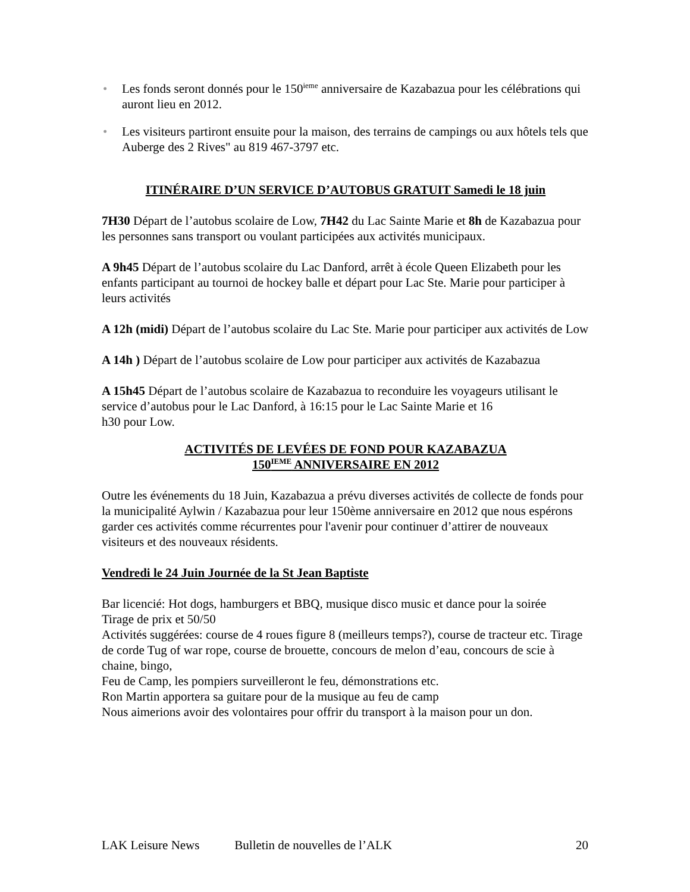• Les fonds seront donnés pour le 150<sup>ieme</sup> anniversaire de Kazabazua pour les célébrations qui auront lieu en 2012.
• Les visiteurs partiront ensuite pour la maison, des terrains de campings ou aux hôtels tels que Auberge des 2 Rives" au 819 467-3797 etc.
ITINÉRAIRE D’UN SERVICE D’AUTOBUS GRATUIT Samedi le 18 juin
7H30 Départ de l’autobus scolaire de Low, 7H42 du Lac Sainte Marie et 8h de Kazabazua pour les personnes sans transport ou voulant participées aux activités municipaux.
A 9h45 Départ de l’autobus scolaire du Lac Danford, arrêt à école Queen Elizabeth pour les enfants participant au tournoi de hockey balle et départ pour Lac Ste. Marie pour participer à leurs activités
A 12h (midi) Départ de l’autobus scolaire du Lac Ste. Marie pour participer aux activités de Low
A 14h ) Départ de l’autobus scolaire de Low pour participer aux activités de Kazabazua
A 15h45 Départ de l’autobus scolaire de Kazabazua to reconduire les voyageurs utilisant le service d’autobus pour le Lac Danford, à 16:15 pour le Lac Sainte Marie et 16
h30 pour Low.
ACTIVITÉS DE LEVÉES DE FOND POUR KAZABAZUA
150<sup>IEME</sup> ANNIVERSAIRE EN 2012
Outre les événements du 18 Juin, Kazabazua a prévu diverses activités de collecte de fonds pour la municipalité Aylwin / Kazabazua pour leur 150ème anniversaire en 2012 que nous espérons garder ces activités comme récurrentes pour l'avenir pour continuer d’attirer de nouveaux visiteurs et des nouveaux résidents.
Vendredi le 24 Juin Journée de la St Jean Baptiste
Bar licencié: Hot dogs, hamburgers et BBQ, musique disco music et dance pour la soirée
Tirage de prix et 50/50
Activités suggérées: course de 4 roues figure 8 (meilleurs temps?), course de tracteur etc. Tirage de corde Tug of war rope, course de brouette, concours de melon d’eau, concours de scie à chaine, bingo,
Feu de Camp, les pompiers surveilleront le feu, démonstrations etc.
Ron Martin apportera sa guitare pour de la musique au feu de camp
Nous aimerions avoir des volontaires pour offrir du transport à la maison pour un don.
LAK Leisure News Bulletin de nouvelles de l’ALK 20